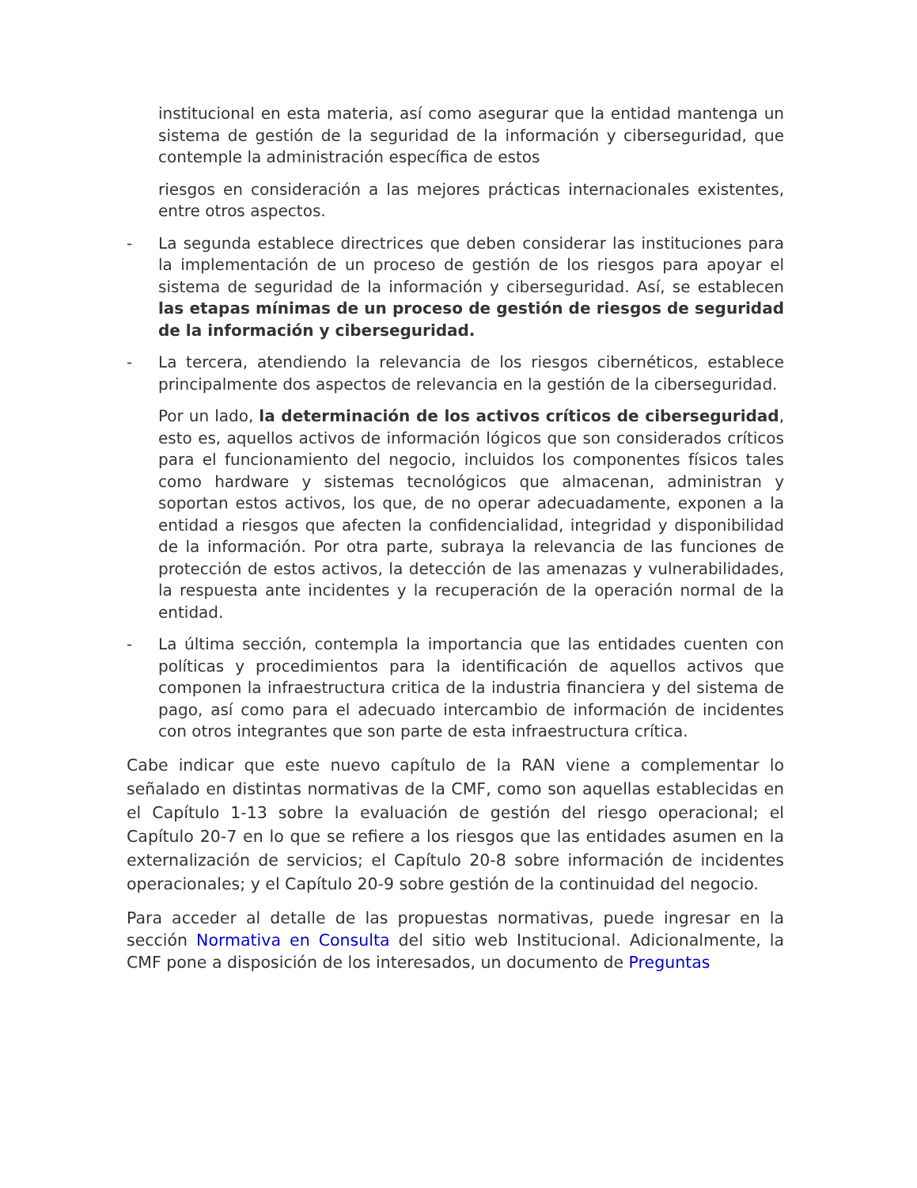institucional en esta materia, así como asegurar que la entidad mantenga un sistema de gestión de la seguridad de la información y ciberseguridad, que contemple la administración específica de estos
riesgos en consideración a las mejores prácticas internacionales existentes, entre otros aspectos.
- La segunda establece directrices que deben considerar las instituciones para la implementación de un proceso de gestión de los riesgos para apoyar el sistema de seguridad de la información y ciberseguridad. Así, se establecen las etapas mínimas de un proceso de gestión de riesgos de seguridad de la información y ciberseguridad.
- La tercera, atendiendo la relevancia de los riesgos cibernéticos, establece principalmente dos aspectos de relevancia en la gestión de la ciberseguridad.
Por un lado, la determinación de los activos críticos de ciberseguridad, esto es, aquellos activos de información lógicos que son considerados críticos para el funcionamiento del negocio, incluidos los componentes físicos tales como hardware y sistemas tecnológicos que almacenan, administran y soportan estos activos, los que, de no operar adecuadamente, exponen a la entidad a riesgos que afecten la confidencialidad, integridad y disponibilidad de la información. Por otra parte, subraya la relevancia de las funciones de protección de estos activos, la detección de las amenazas y vulnerabilidades, la respuesta ante incidentes y la recuperación de la operación normal de la entidad.
- La última sección, contempla la importancia que las entidades cuenten con políticas y procedimientos para la identificación de aquellos activos que componen la infraestructura critica de la industria financiera y del sistema de pago, así como para el adecuado intercambio de información de incidentes con otros integrantes que son parte de esta infraestructura crítica.
Cabe indicar que este nuevo capítulo de la RAN viene a complementar lo señalado en distintas normativas de la CMF, como son aquellas establecidas en el Capítulo 1-13 sobre la evaluación de gestión del riesgo operacional; el Capítulo 20-7 en lo que se refiere a los riesgos que las entidades asumen en la externalización de servicios; el Capítulo 20-8 sobre información de incidentes operacionales; y el Capítulo 20-9 sobre gestión de la continuidad del negocio.
Para acceder al detalle de las propuestas normativas, puede ingresar en la sección Normativa en Consulta del sitio web Institucional. Adicionalmente, la CMF pone a disposición de los interesados, un documento de Preguntas